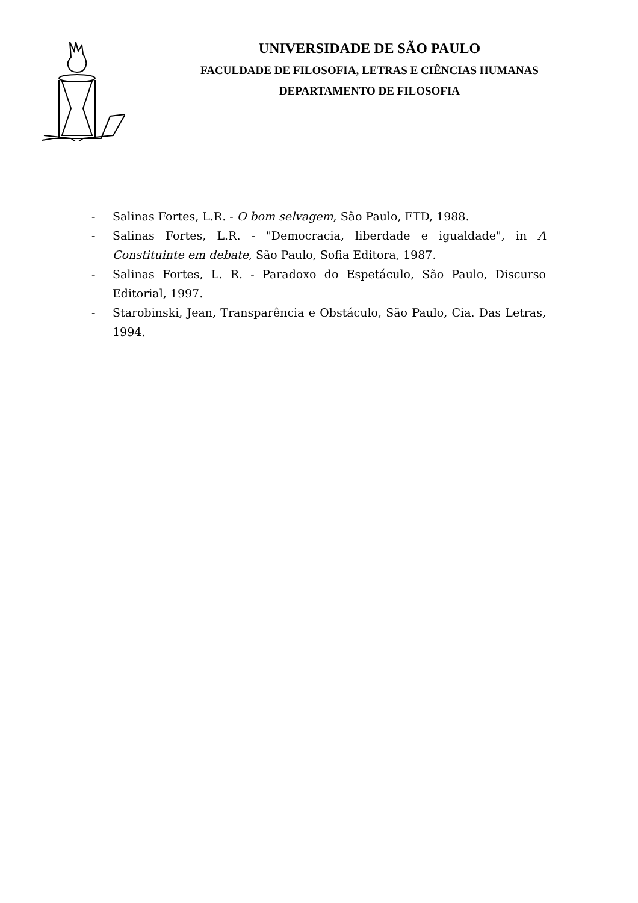UNIVERSIDADE DE SÃO PAULO
FACULDADE DE FILOSOFIA, LETRAS E CIÊNCIAS HUMANAS
DEPARTAMENTO DE FILOSOFIA
- Salinas Fortes, L.R. - O bom selvagem, São Paulo, FTD, 1988.
- Salinas Fortes, L.R. - "Democracia, liberdade e igualdade", in A Constituinte em debate, São Paulo, Sofia Editora, 1987.
- Salinas Fortes, L. R. - Paradoxo do Espetáculo, São Paulo, Discurso Editorial, 1997.
- Starobinski, Jean, Transparência e Obstáculo, São Paulo, Cia. Das Letras, 1994.